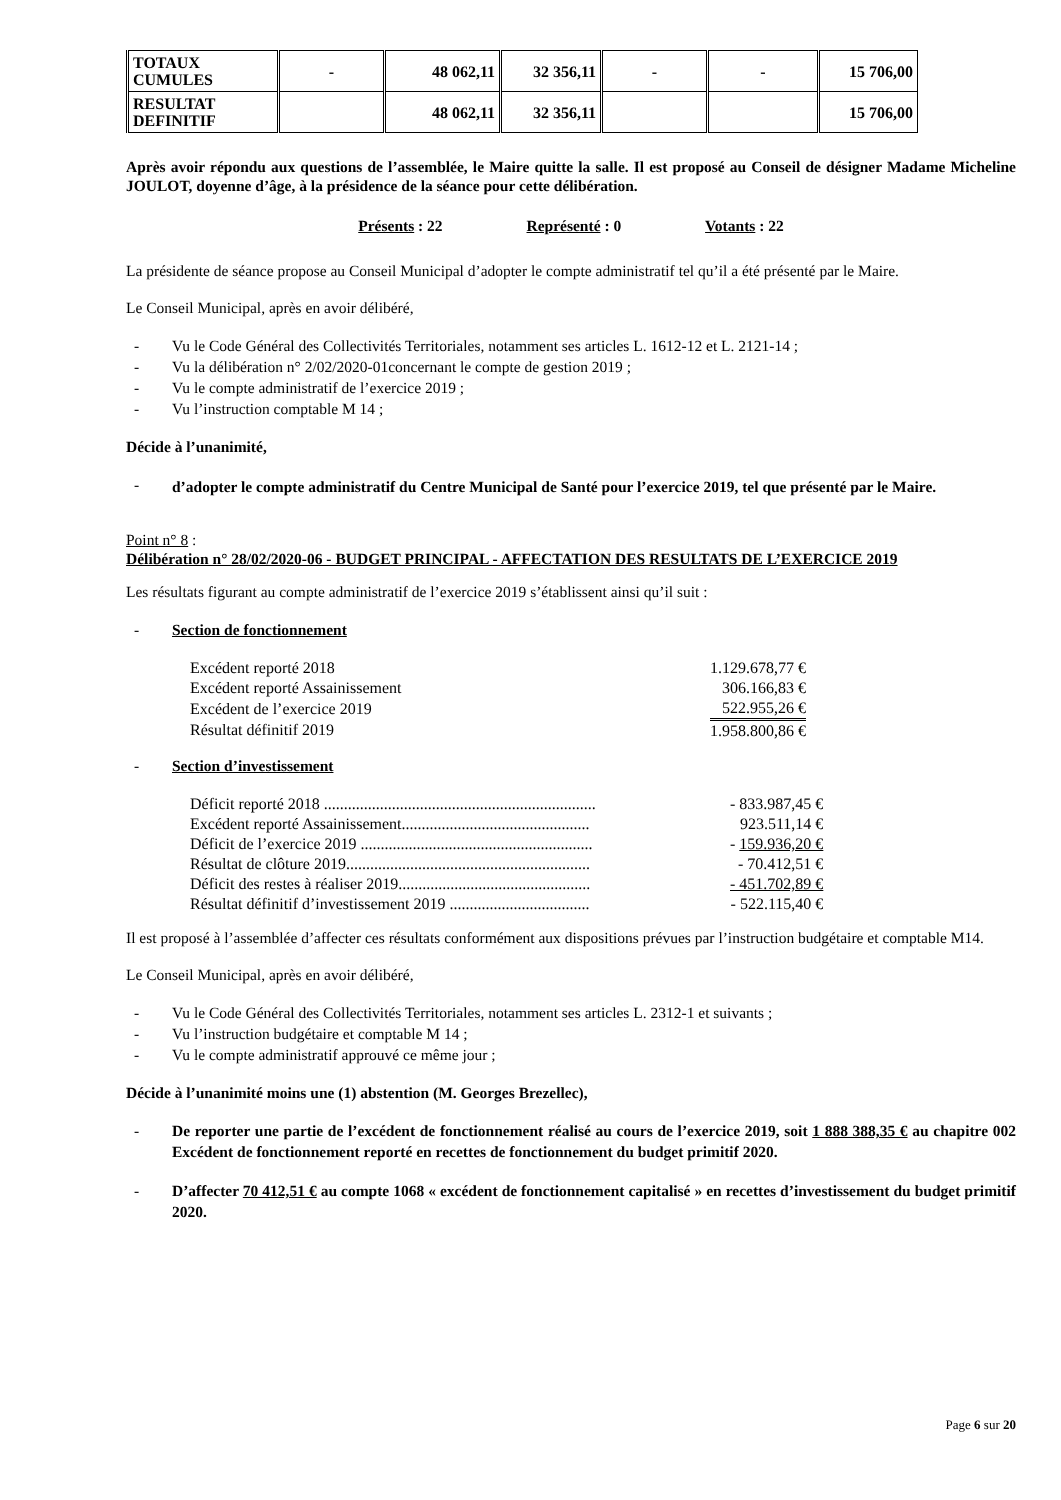| TOTAUX CUMULES | - | 48 062,11 | 32 356,11 | - | - | 15 706,00 |
| RESULTAT DEFINITIF | | 48 062,11 | 32 356,11 | | | 15 706,00 |
Après avoir répondu aux questions de l’assemblée, le Maire quitte la salle. Il est proposé au Conseil de désigner Madame Micheline JOULOT, doyenne d’âge, à la présidence de la séance pour cette délibération.
Présents : 22 Représenté : 0 Votants : 22
La présidente de séance propose au Conseil Municipal d’adopter le compte administratif tel qu’il a été présenté par le Maire.
Le Conseil Municipal, après en avoir délibéré,
- Vu le Code Général des Collectivités Territoriales, notamment ses articles L. 1612-12 et L. 2121-14 ;
- Vu la délibération n° 2/02/2020-01concernant le compte de gestion 2019 ;
- Vu le compte administratif de l’exercice 2019 ;
- Vu l’instruction comptable M 14 ;
Décide à l’unanimité,
- d’adopter le compte administratif du Centre Municipal de Santé pour l’exercice 2019, tel que présenté par le Maire.
Point n° 8 :
Délibération n° 28/02/2020-06 - BUDGET PRINCIPAL - AFFECTATION DES RESULTATS DE L’EXERCICE 2019
Les résultats figurant au compte administratif de l’exercice 2019 s’établissent ainsi qu’il suit :
- Section de fonctionnement
| Excédent reporté 2018 | 1.129.678,77 € |
| Excédent reporté Assainissement | 306.166,83 € |
| Excédent de l’exercice 2019 | 522.955,26 € |
| Résultat définitif 2019 | 1.958.800,86 € |
- Section d’investissement
| Déficit reporté 2018 .................................................................... | - 833.987,45 € |
| Excédent reporté Assainissement............................................... | 923.511,14 € |
| Déficit de l’exercice 2019 .......................................................... | - 159.936,20 € |
| Résultat de clôture 2019............................................................. | - 70.412,51 € |
| Déficit des restes à réaliser 2019................................................ | - 451.702,89 € |
| Résultat définitif d’investissement 2019 ................................... | - 522.115,40 € |
Il est proposé à l’assemblée d’affecter ces résultats conformément aux dispositions prévues par l’instruction budgétaire et comptable M14.
Le Conseil Municipal, après en avoir délibéré,
- Vu le Code Général des Collectivités Territoriales, notamment ses articles L. 2312-1 et suivants ;
- Vu l’instruction budgétaire et comptable M 14 ;
- Vu le compte administratif approuvé ce même jour ;
Décide à l’unanimité moins une (1) abstention (M. Georges Brezellec),
- De reporter une partie de l’excédent de fonctionnement réalisé au cours de l’exercice 2019, soit 1 888 388,35 € au chapitre 002 Excédent de fonctionnement reporté en recettes de fonctionnement du budget primitif 2020.
- D’affecter 70 412,51 € au compte 1068 « excédent de fonctionnement capitalisé » en recettes d’investissement du budget primitif 2020.
Page 6 sur 20